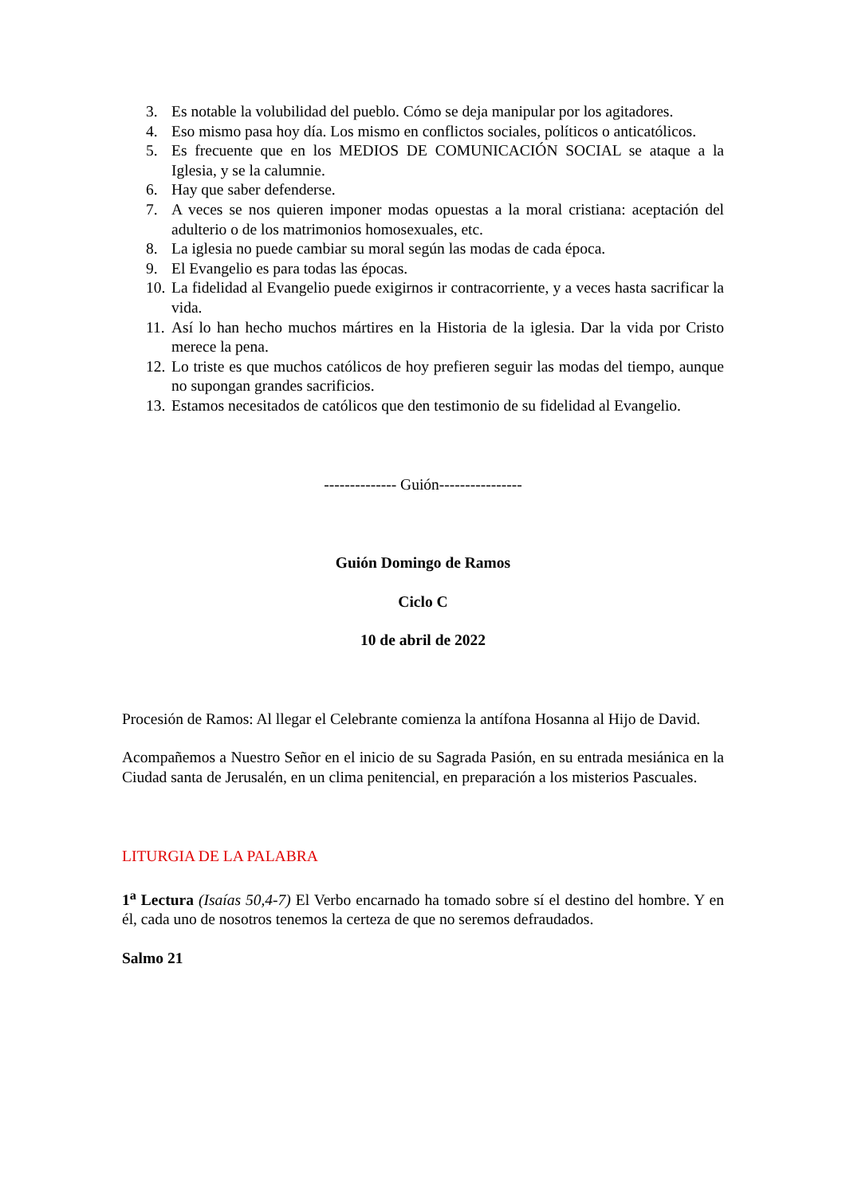3. Es notable la volubilidad del pueblo. Cómo se deja manipular por los agitadores.
4. Eso mismo pasa hoy día. Los mismo en conflictos sociales, políticos o anticatólicos.
5. Es frecuente que en los MEDIOS DE COMUNICACIÓN SOCIAL se ataque a la Iglesia, y se la calumnie.
6. Hay que saber defenderse.
7. A veces se nos quieren imponer modas opuestas a la moral cristiana: aceptación del adulterio o de los matrimonios homosexuales, etc.
8. La iglesia no puede cambiar su moral según las modas de cada época.
9. El Evangelio es para todas las épocas.
10. La fidelidad al Evangelio puede exigirnos ir contracorriente, y a veces hasta sacrificar la vida.
11. Así lo han hecho muchos mártires en la Historia de la iglesia. Dar la vida por Cristo merece la pena.
12. Lo triste es que muchos católicos de hoy prefieren seguir las modas del tiempo, aunque no supongan grandes sacrificios.
13. Estamos necesitados de católicos que den testimonio de su fidelidad al Evangelio.
-------------- Guión----------------
Guión Domingo de Ramos
Ciclo C
10 de abril de 2022
Procesión de Ramos: Al llegar el Celebrante comienza la antífona Hosanna al Hijo de David.
Acompañemos a Nuestro Señor en el inicio de su Sagrada Pasión, en su entrada mesiánica en la Ciudad santa de Jerusalén, en un clima penitencial, en preparación a los misterios Pascuales.
LITURGIA DE LA PALABRA
1<sup>a</sup> Lectura (Isaías 50,4-7) El Verbo encarnado ha tomado sobre sí el destino del hombre. Y en él, cada uno de nosotros tenemos la certeza de que no seremos defraudados.
Salmo 21